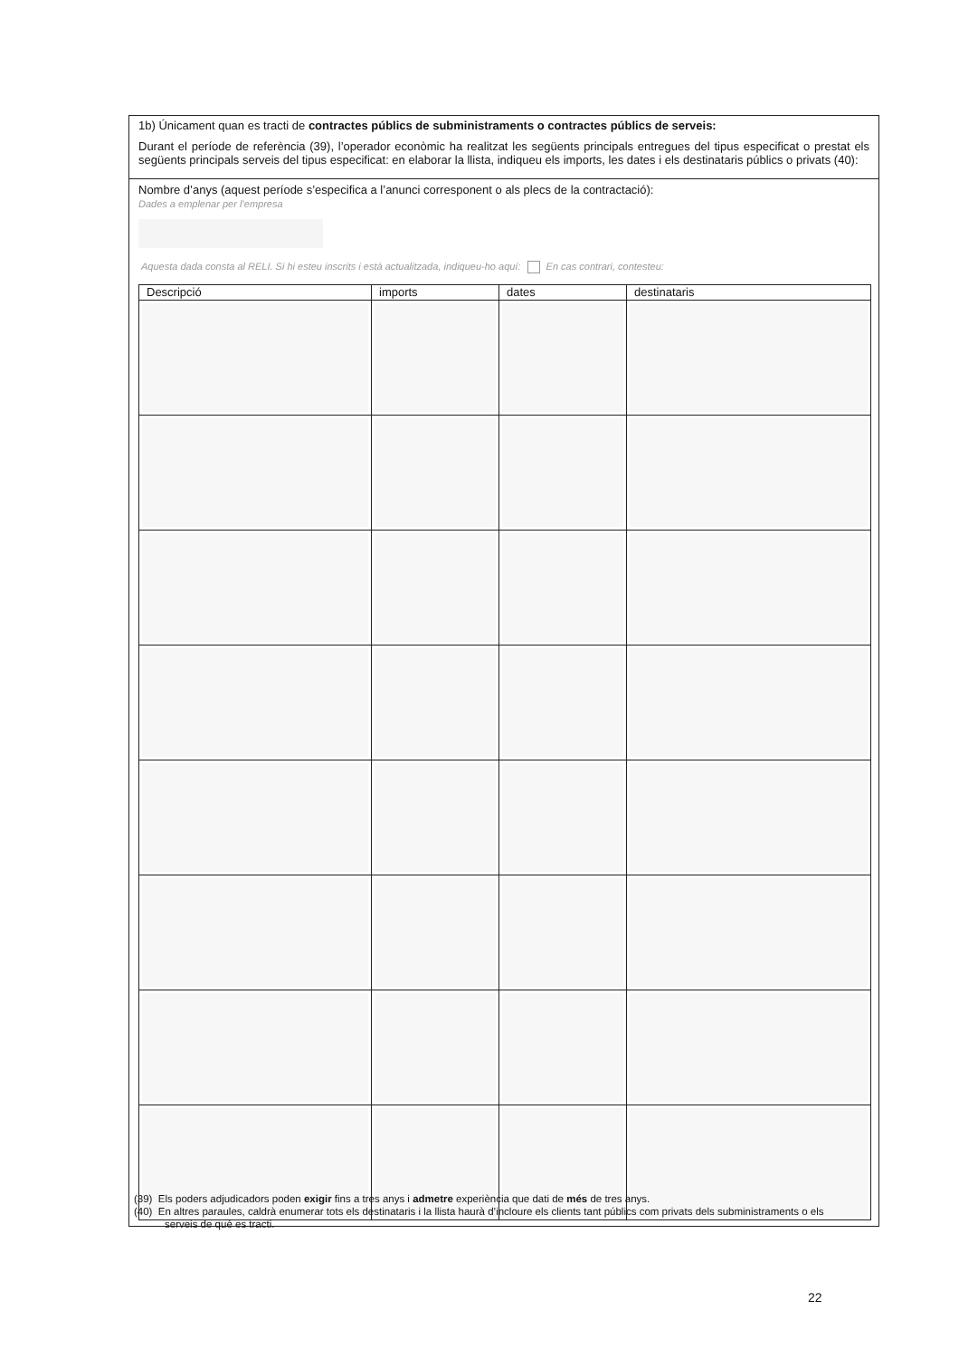1b) Únicament quan es tracti de contractes públics de subministraments o contractes públics de serveis:
Durant el període de referència (39), l’operador econòmic ha realitzat les següents principals entregues del tipus especificat o prestat els següents principals serveis del tipus especificat: en elaborar la llista, indiqueu els imports, les dates i els destinataris públics o privats (40):
Nombre d’anys (aquest període s’especifica a l’anunci corresponent o als plecs de la contractació):
Dades a emplenar per l’empresa
Aquesta dada consta al RELI. Si hi esteu inscrits i està actualitzada, indiqueu-ho aquí: En cas contrari, contesteu:
| Descripció | imports | dates | destinataris |
| --- | --- | --- | --- |
(39) Els poders adjudicadors poden exigir fins a tres anys i admetre experiència que dati de més de tres anys.
(40) En altres paraules, caldrà enumerar tots els destinataris i la llista haurà d’incloure els clients tant públics com privats dels subministraments o els serveis de què es tracti.
22